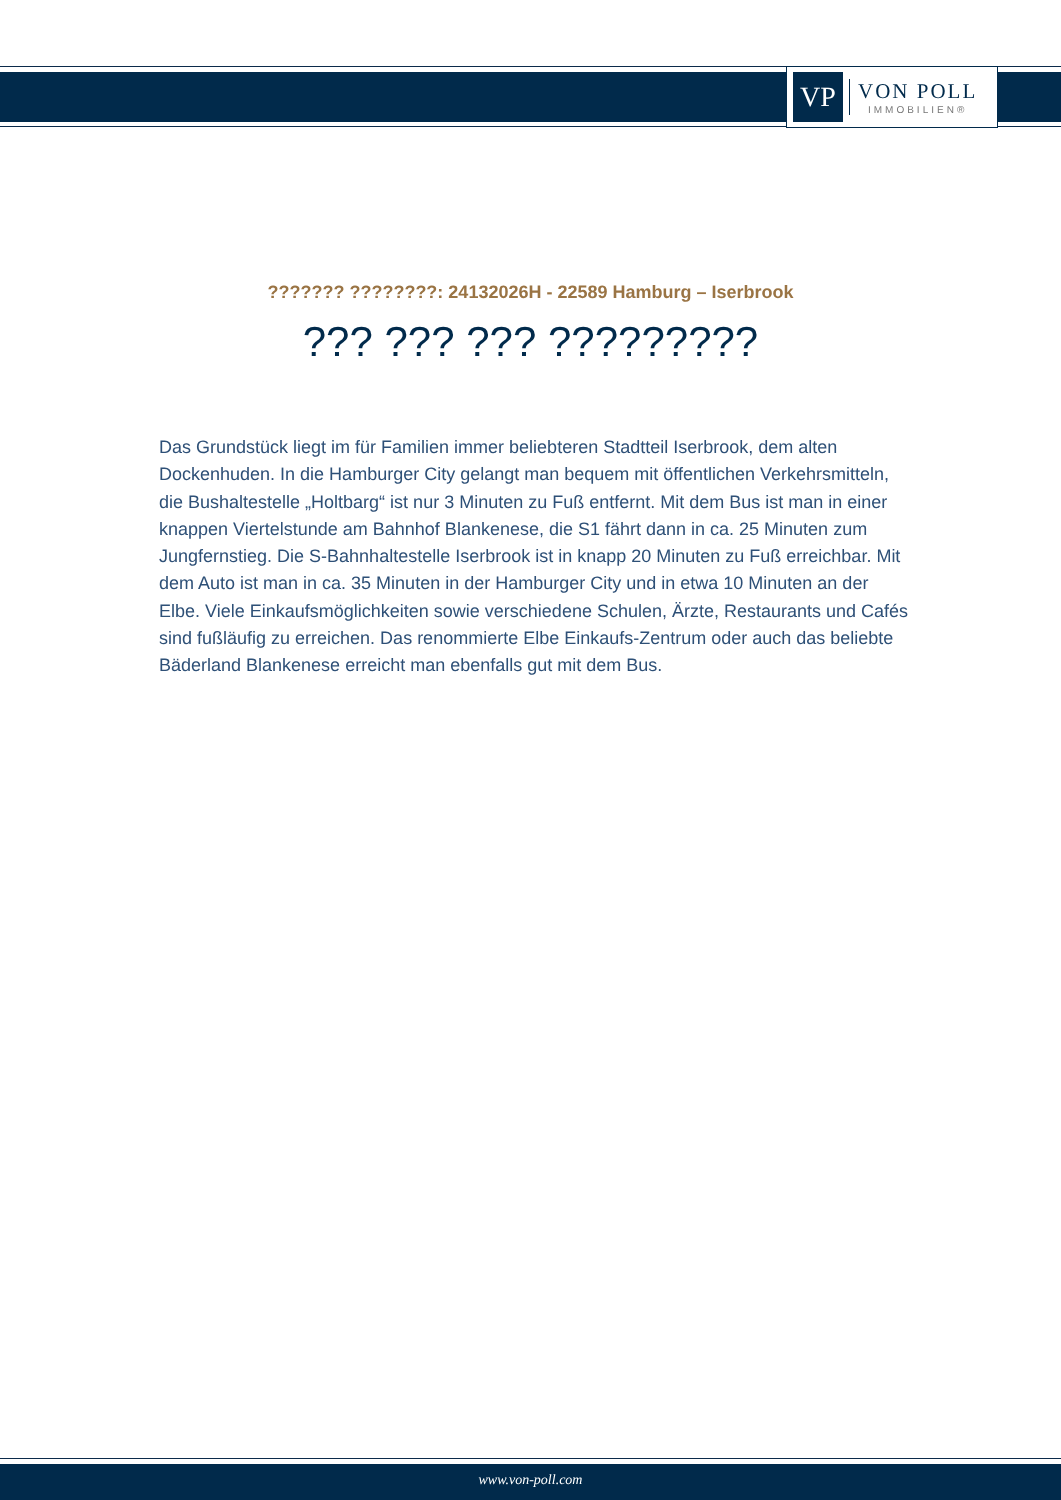VP
VON POLL
IMMOBILIEN®
??????? ????????: 24132026H - 22589 Hamburg – Iserbrook
??? ??? ??? ?????????
Das Grundstück liegt im für Familien immer beliebteren Stadtteil Iserbrook, dem alten Dockenhuden. In die Hamburger City gelangt man bequem mit öffentlichen Verkehrsmitteln, die Bushaltestelle „Holtbarg“ ist nur 3 Minuten zu Fuß entfernt. Mit dem Bus ist man in einer knappen Viertelstunde am Bahnhof Blankenese, die S1 fährt dann in ca. 25 Minuten zum Jungfernstieg. Die S-Bahnhaltestelle Iserbrook ist in knapp 20 Minuten zu Fuß erreichbar. Mit dem Auto ist man in ca. 35 Minuten in der Hamburger City und in etwa 10 Minuten an der Elbe. Viele Einkaufsmöglichkeiten sowie verschiedene Schulen, Ärzte, Restaurants und Cafés sind fußläufig zu erreichen. Das renommierte Elbe Einkaufs-Zentrum oder auch das beliebte Bäderland Blankenese erreicht man ebenfalls gut mit dem Bus.
www.von-poll.com